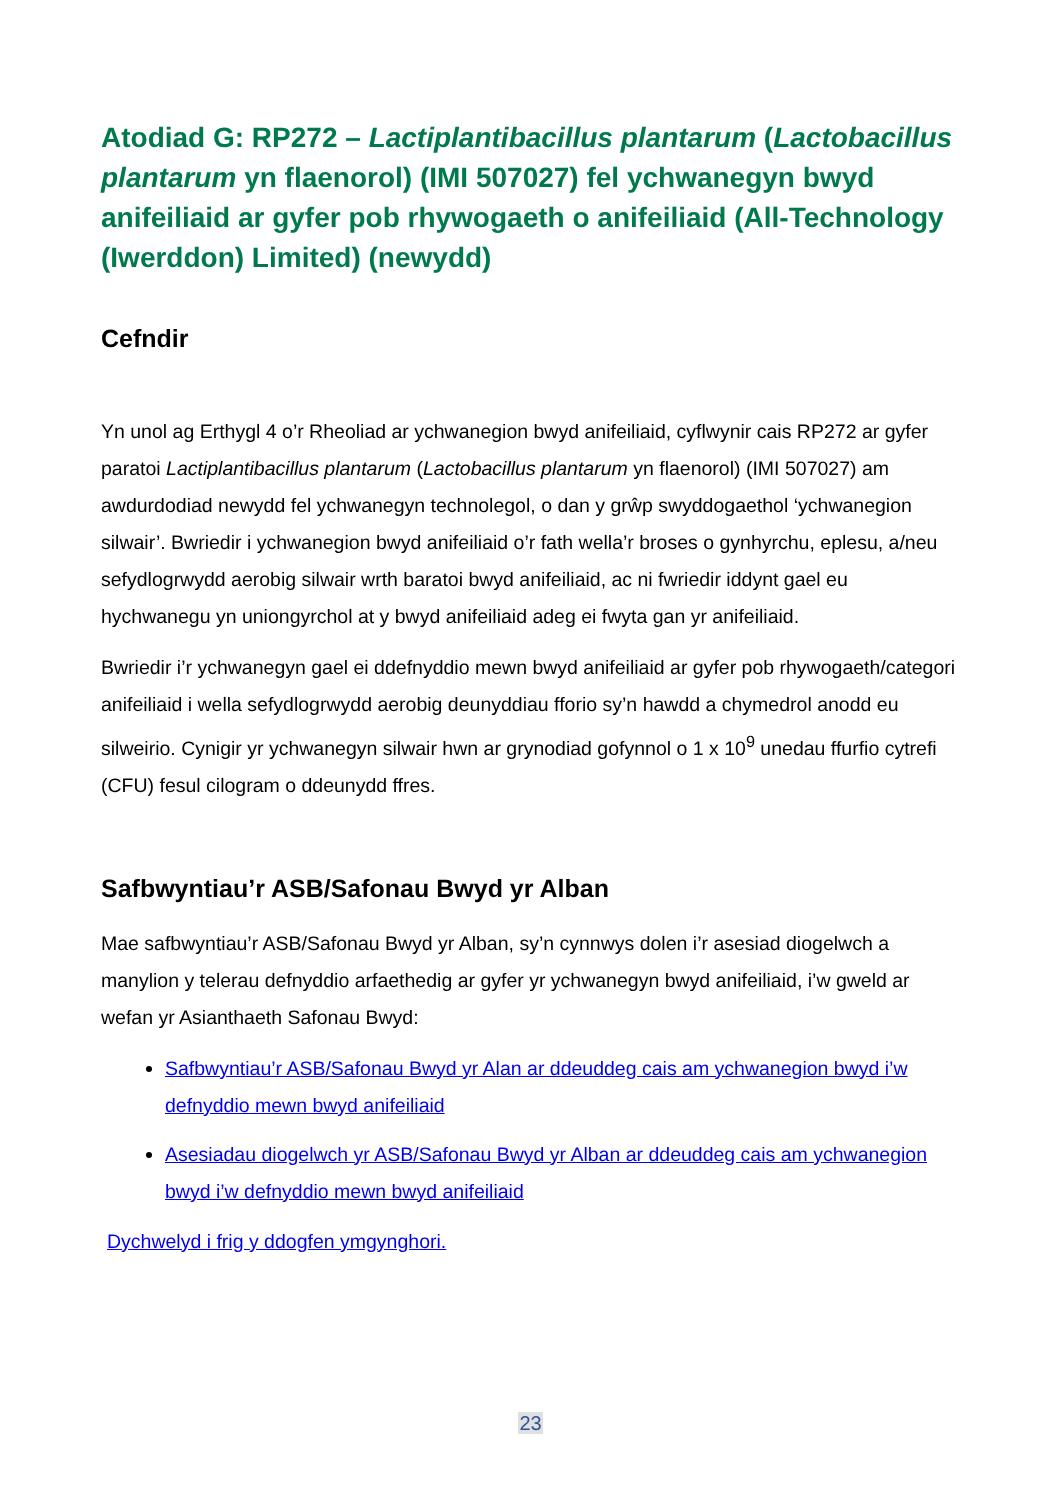Atodiad G: RP272 – Lactiplantibacillus plantarum (Lactobacillus plantarum yn flaenorol) (IMI 507027) fel ychwanegyn bwyd anifeiliaid ar gyfer pob rhywogaeth o anifeiliaid (All-Technology (Iwerddon) Limited) (newydd)
Cefndir
Yn unol ag Erthygl 4 o’r Rheoliad ar ychwanegion bwyd anifeiliaid, cyflwynir cais RP272 ar gyfer paratoi Lactiplantibacillus plantarum (Lactobacillus plantarum yn flaenorol) (IMI 507027) am awdurdodiad newydd fel ychwanegyn technolegol, o dan y grŵp swyddogaethol ‘ychwanegion silwair’. Bwriedir i ychwanegion bwyd anifeiliaid o’r fath wella’r broses o gynhyrchu, eplesu, a/neu sefydlogrwydd aerobig silwair wrth baratoi bwyd anifeiliaid, ac ni fwriedir iddynt gael eu hychwanegu yn uniongyrchol at y bwyd anifeiliaid adeg ei fwyta gan yr anifeiliaid.
Bwriedir i’r ychwanegyn gael ei ddefnyddio mewn bwyd anifeiliaid ar gyfer pob rhywogaeth/categori anifeiliaid i wella sefydlogrwydd aerobig deunyddiau fforio sy’n hawdd a chymedrol anodd eu silweirio. Cynigir yr ychwanegyn silwair hwn ar grynodiad gofynnol o 1 x 10<sup>9</sup> unedau ffurfio cytrefi (CFU) fesul cilogram o ddeunydd ffres.
Safbwyntiau’r ASB/Safonau Bwyd yr Alban
Mae safbwyntiau’r ASB/Safonau Bwyd yr Alban, sy’n cynnwys dolen i’r asesiad diogelwch a manylion y telerau defnyddio arfaethedig ar gyfer yr ychwanegyn bwyd anifeiliaid, i’w gweld ar wefan yr Asianthaeth Safonau Bwyd:
Safbwyntiau’r ASB/Safonau Bwyd yr Alan ar ddeuddeg cais am ychwanegion bwyd i’w defnyddio mewn bwyd anifeiliaid
Asesiadau diogelwch yr ASB/Safonau Bwyd yr Alban ar ddeuddeg cais am ychwanegion bwyd i’w defnyddio mewn bwyd anifeiliaid
Dychwelyd i frig y ddogfen ymgynghori.
23